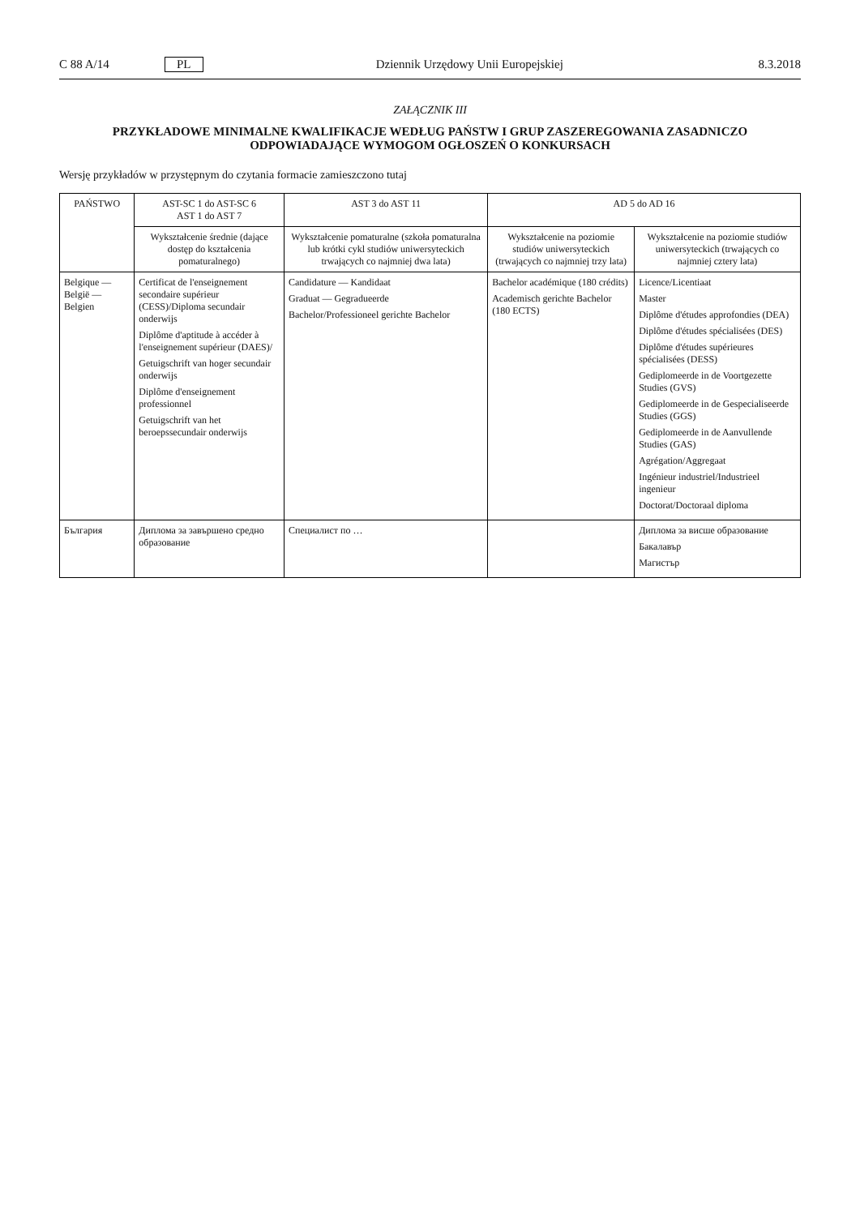C 88 A/14 PL Dziennik Urzędowy Unii Europejskiej 8.3.2018
ZAŁĄCZNIK III
PRZYKŁADOWE MINIMALNE KWALIFIKACJE WEDŁUG PAŃSTW I GRUP ZASZEREGOWANIA ZASADNICZO ODPOWIADAJĄCE WYMOGOM OGŁOSZEŃ O KONKURSACH
Wersję przykładów w przystępnym do czytania formacie zamieszczono tutaj
| PAŃSTWO | AST-SC 1 do AST-SC 6 AST 1 do AST 7 | AST 3 do AST 11 | AD 5 do AD 16 | |
| --- | --- | --- | --- | --- |
| | Wykształcenie średnie (dające dostęp do kształcenia pomaturalnego) | Wykształcenie pomaturalne (szkoła pomaturalna lub krótki cykl studiów uniwersyteckich trwających co najmniej dwa lata) | Wykształcenie na poziomie studiów uniwersyteckich (trwających co najmniej trzy lata) | Wykształcenie na poziomie studiów uniwersyteckich (trwających co najmniej cztery lata) |
| Belgique — België — Belgien | Certificat de l'enseignement secondaire supérieur (CESS)/Diploma secundair onderwijs Diplôme d'aptitude à accéder à l'enseignement supérieur (DAES)/ Getuigschrift van hoger secundair onderwijs Diplôme d'enseignement professionnel Getuigschrift van het beroepssecundair onderwijs | Candidature — Kandidaat Graduat — Gegradueerde Bachelor/Professioneel gerichte Bachelor | Bachelor académique (180 crédits) Academisch gerichte Bachelor (180 ECTS) | Licence/Licentiaat Master Diplôme d'études approfondies (DEA) Diplôme d'études spécialisées (DES) Diplôme d'études supérieures spécialisées (DESS) Gediplomeerde in de Voortgezette Studies (GVS) Gediplomeerde in de Gespecialiseerde Studies (GGS) Gediplomeerde in de Aanvullende Studies (GAS) Agrégation/Aggregaat Ingénieur industriel/Industrieel ingenieur Doctorat/Doctoraal diploma |
| България | Диплома за завършено средно образование | Специалист по … | | Диплома за висше образование Бакалавър Магистър |